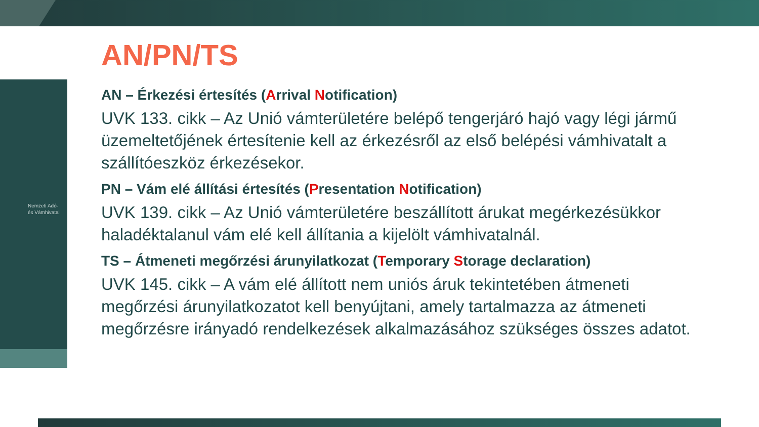Nemzeti Adó-
és Vámhivatal
AN/PN/TS
AN – Érkezési értesítés (Arrival Notification)
UVK 133. cikk – Az Unió vámterületére belépő tengerjáró hajó vagy légi jármű üzemeltetőjének értesítenie kell az érkezésről az első belépési vámhivatalt a szállítóeszköz érkezésekor.
PN – Vám elé állítási értesítés (Presentation Notification)
UVK 139. cikk – Az Unió vámterületére beszállított árukat megérkezésükkor haladéktalanul vám elé kell állítania a kijelölt vámhivatalnál.
TS – Átmeneti megőrzési árunyilatkozat (Temporary Storage declaration)
UVK 145. cikk – A vám elé állított nem uniós áruk tekintetében átmeneti megőrzési árunyilatkozatot kell benyújtani, amely tartalmazza az átmeneti megőrzésre irányadó rendelkezések alkalmazásához szükséges összes adatot.